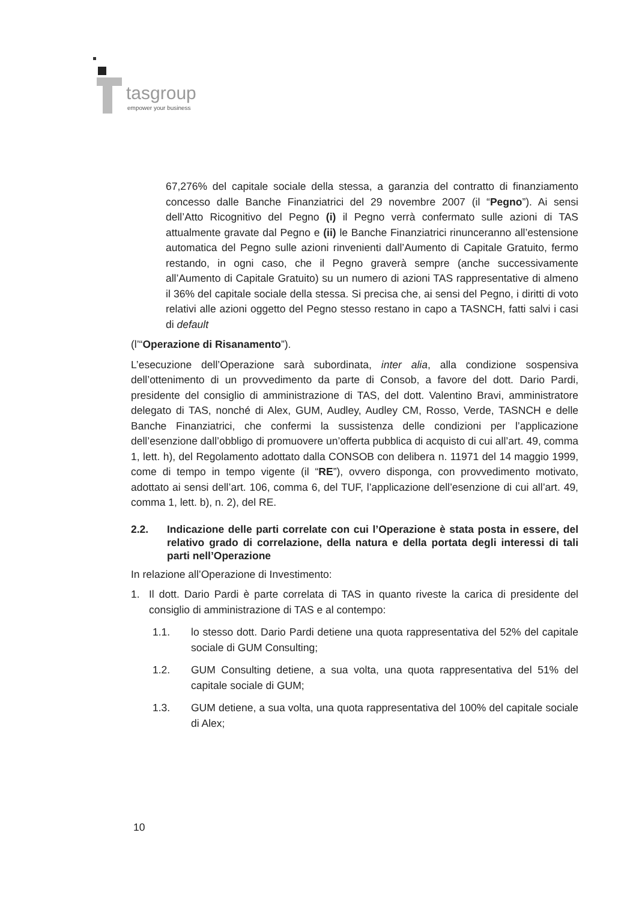tasgroup
empower your business
67,276% del capitale sociale della stessa, a garanzia del contratto di finanziamento concesso dalle Banche Finanziatrici del 29 novembre 2007 (il “Pegno”). Ai sensi dell’Atto Ricognitivo del Pegno (i) il Pegno verrà confermato sulle azioni di TAS attualmente gravate dal Pegno e (ii) le Banche Finanziatrici rinunceranno all’estensione automatica del Pegno sulle azioni rinvenienti dall’Aumento di Capitale Gratuito, fermo restando, in ogni caso, che il Pegno graverà sempre (anche successivamente all’Aumento di Capitale Gratuito) su un numero di azioni TAS rappresentative di almeno il 36% del capitale sociale della stessa. Si precisa che, ai sensi del Pegno, i diritti di voto relativi alle azioni oggetto del Pegno stesso restano in capo a TASNCH, fatti salvi i casi di default
(l’“Operazione di Risanamento”).
L’esecuzione dell’Operazione sarà subordinata, inter alia, alla condizione sospensiva dell’ottenimento di un provvedimento da parte di Consob, a favore del dott. Dario Pardi, presidente del consiglio di amministrazione di TAS, del dott. Valentino Bravi, amministratore delegato di TAS, nonché di Alex, GUM, Audley, Audley CM, Rosso, Verde, TASNCH e delle Banche Finanziatrici, che confermi la sussistenza delle condizioni per l’applicazione dell’esenzione dall’obbligo di promuovere un’offerta pubblica di acquisto di cui all’art. 49, comma 1, lett. h), del Regolamento adottato dalla CONSOB con delibera n. 11971 del 14 maggio 1999, come di tempo in tempo vigente (il “RE”), ovvero disponga, con provvedimento motivato, adottato ai sensi dell’art. 106, comma 6, del TUF, l’applicazione dell’esenzione di cui all’art. 49, comma 1, lett. b), n. 2), del RE.
2.2. Indicazione delle parti correlate con cui l’Operazione è stata posta in essere, del relativo grado di correlazione, della natura e della portata degli interessi di tali parti nell’Operazione
In relazione all’Operazione di Investimento:
1. Il dott. Dario Pardi è parte correlata di TAS in quanto riveste la carica di presidente del consiglio di amministrazione di TAS e al contempo:
1.1. lo stesso dott. Dario Pardi detiene una quota rappresentativa del 52% del capitale sociale di GUM Consulting;
1.2. GUM Consulting detiene, a sua volta, una quota rappresentativa del 51% del capitale sociale di GUM;
1.3. GUM detiene, a sua volta, una quota rappresentativa del 100% del capitale sociale di Alex;
10